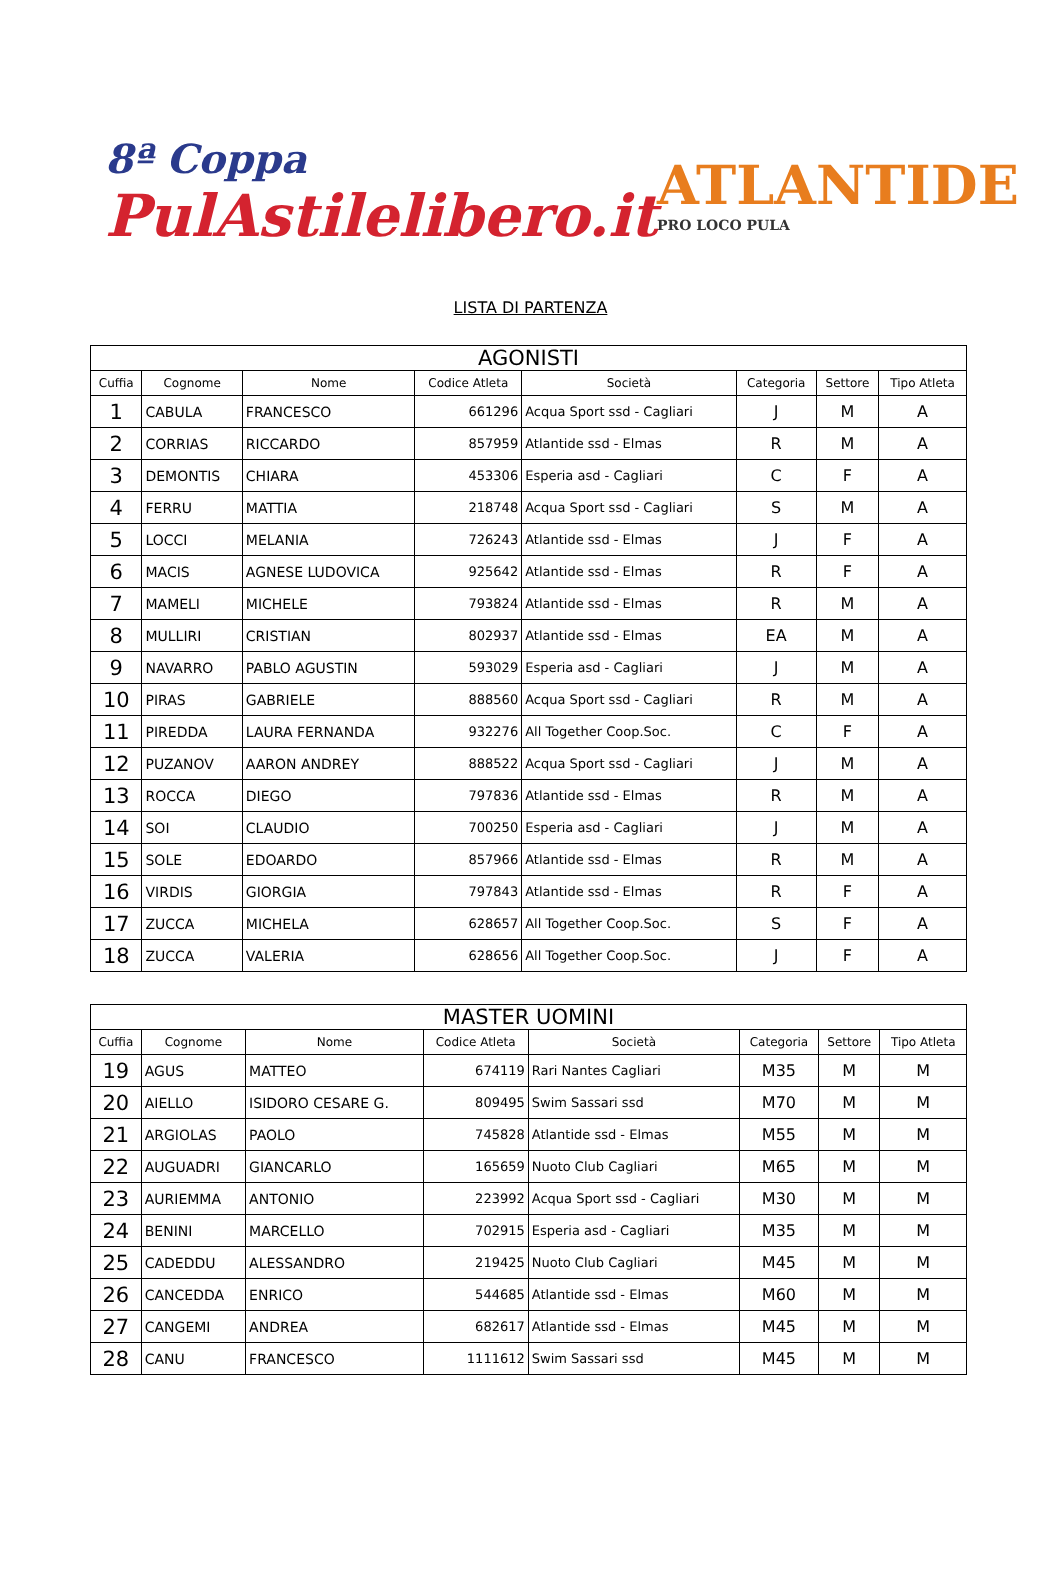8ª Coppa
PulAstilelibero.it
ATLANTIDE
PRO LOCO PULA
LISTA DI PARTENZA
| AGONISTI | | | | | | | |
| Cuffia | Cognome | Nome | Codice Atleta | Società | Categoria | Settore | Tipo Atleta |
| 1 | CABULA | FRANCESCO | 661296 | Acqua Sport ssd - Cagliari | J | M | A |
| 2 | CORRIAS | RICCARDO | 857959 | Atlantide ssd - Elmas | R | M | A |
| 3 | DEMONTIS | CHIARA | 453306 | Esperia asd - Cagliari | C | F | A |
| 4 | FERRU | MATTIA | 218748 | Acqua Sport ssd - Cagliari | S | M | A |
| 5 | LOCCI | MELANIA | 726243 | Atlantide ssd - Elmas | J | F | A |
| 6 | MACIS | AGNESE LUDOVICA | 925642 | Atlantide ssd - Elmas | R | F | A |
| 7 | MAMELI | MICHELE | 793824 | Atlantide ssd - Elmas | R | M | A |
| 8 | MULLIRI | CRISTIAN | 802937 | Atlantide ssd - Elmas | EA | M | A |
| 9 | NAVARRO | PABLO AGUSTIN | 593029 | Esperia asd - Cagliari | J | M | A |
| 10 | PIRAS | GABRIELE | 888560 | Acqua Sport ssd - Cagliari | R | M | A |
| 11 | PIREDDA | LAURA FERNANDA | 932276 | All Together Coop.Soc. | C | F | A |
| 12 | PUZANOV | AARON ANDREY | 888522 | Acqua Sport ssd - Cagliari | J | M | A |
| 13 | ROCCA | DIEGO | 797836 | Atlantide ssd - Elmas | R | M | A |
| 14 | SOI | CLAUDIO | 700250 | Esperia asd - Cagliari | J | M | A |
| 15 | SOLE | EDOARDO | 857966 | Atlantide ssd - Elmas | R | M | A |
| 16 | VIRDIS | GIORGIA | 797843 | Atlantide ssd - Elmas | R | F | A |
| 17 | ZUCCA | MICHELA | 628657 | All Together Coop.Soc. | S | F | A |
| 18 | ZUCCA | VALERIA | 628656 | All Together Coop.Soc. | J | F | A |
| MASTER UOMINI | | | | | | | |
| Cuffia | Cognome | Nome | Codice Atleta | Società | Categoria | Settore | Tipo Atleta |
| 19 | AGUS | MATTEO | 674119 | Rari Nantes Cagliari | M35 | M | M |
| 20 | AIELLO | ISIDORO CESARE G. | 809495 | Swim Sassari ssd | M70 | M | M |
| 21 | ARGIOLAS | PAOLO | 745828 | Atlantide ssd - Elmas | M55 | M | M |
| 22 | AUGUADRI | GIANCARLO | 165659 | Nuoto Club Cagliari | M65 | M | M |
| 23 | AURIEMMA | ANTONIO | 223992 | Acqua Sport ssd - Cagliari | M30 | M | M |
| 24 | BENINI | MARCELLO | 702915 | Esperia asd - Cagliari | M35 | M | M |
| 25 | CADEDDU | ALESSANDRO | 219425 | Nuoto Club Cagliari | M45 | M | M |
| 26 | CANCEDDA | ENRICO | 544685 | Atlantide ssd - Elmas | M60 | M | M |
| 27 | CANGEMI | ANDREA | 682617 | Atlantide ssd - Elmas | M45 | M | M |
| 28 | CANU | FRANCESCO | 1111612 | Swim Sassari ssd | M45 | M | M |